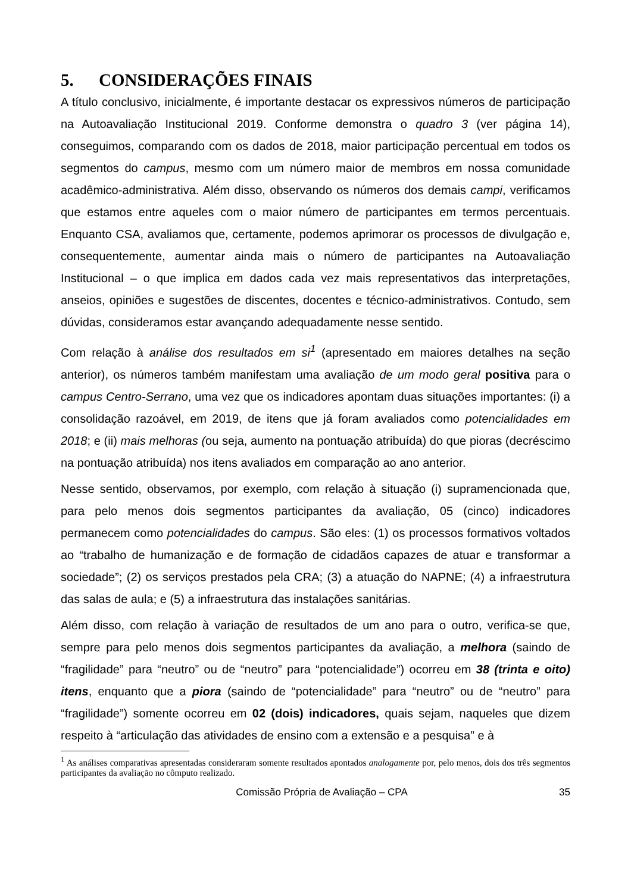5. CONSIDERAÇÕES FINAIS
A título conclusivo, inicialmente, é importante destacar os expressivos números de participação na Autoavaliação Institucional 2019. Conforme demonstra o quadro 3 (ver página 14), conseguimos, comparando com os dados de 2018, maior participação percentual em todos os segmentos do campus, mesmo com um número maior de membros em nossa comunidade acadêmico-administrativa. Além disso, observando os números dos demais campi, verificamos que estamos entre aqueles com o maior número de participantes em termos percentuais. Enquanto CSA, avaliamos que, certamente, podemos aprimorar os processos de divulgação e, consequentemente, aumentar ainda mais o número de participantes na Autoavaliação Institucional – o que implica em dados cada vez mais representativos das interpretações, anseios, opiniões e sugestões de discentes, docentes e técnico-administrativos. Contudo, sem dúvidas, consideramos estar avançando adequadamente nesse sentido.
Com relação à análise dos resultados em si<sup>1</sup> (apresentado em maiores detalhes na seção anterior), os números também manifestam uma avaliação de um modo geral positiva para o campus Centro-Serrano, uma vez que os indicadores apontam duas situações importantes: (i) a consolidação razoável, em 2019, de itens que já foram avaliados como potencialidades em 2018; e (ii) mais melhoras (ou seja, aumento na pontuação atribuída) do que pioras (decréscimo na pontuação atribuída) nos itens avaliados em comparação ao ano anterior.
Nesse sentido, observamos, por exemplo, com relação à situação (i) supramencionada que, para pelo menos dois segmentos participantes da avaliação, 05 (cinco) indicadores permanecem como potencialidades do campus. São eles: (1) os processos formativos voltados ao “trabalho de humanização e de formação de cidadãos capazes de atuar e transformar a sociedade”; (2) os serviços prestados pela CRA; (3) a atuação do NAPNE; (4) a infraestrutura das salas de aula; e (5) a infraestrutura das instalações sanitárias.
Além disso, com relação à variação de resultados de um ano para o outro, verifica-se que, sempre para pelo menos dois segmentos participantes da avaliação, a melhora (saindo de “fragilidade” para “neutro” ou de “neutro” para “potencialidade”) ocorreu em 38 (trinta e oito) itens, enquanto que a piora (saindo de “potencialidade” para “neutro” ou de “neutro” para “fragilidade”) somente ocorreu em 02 (dois) indicadores, quais sejam, naqueles que dizem respeito à “articulação das atividades de ensino com a extensão e a pesquisa” e à
<sup>1</sup> As análises comparativas apresentadas consideraram somente resultados apontados analogamente por, pelo menos, dois dos três segmentos participantes da avaliação no cômputo realizado.
Comissão Própria de Avaliação – CPA 35